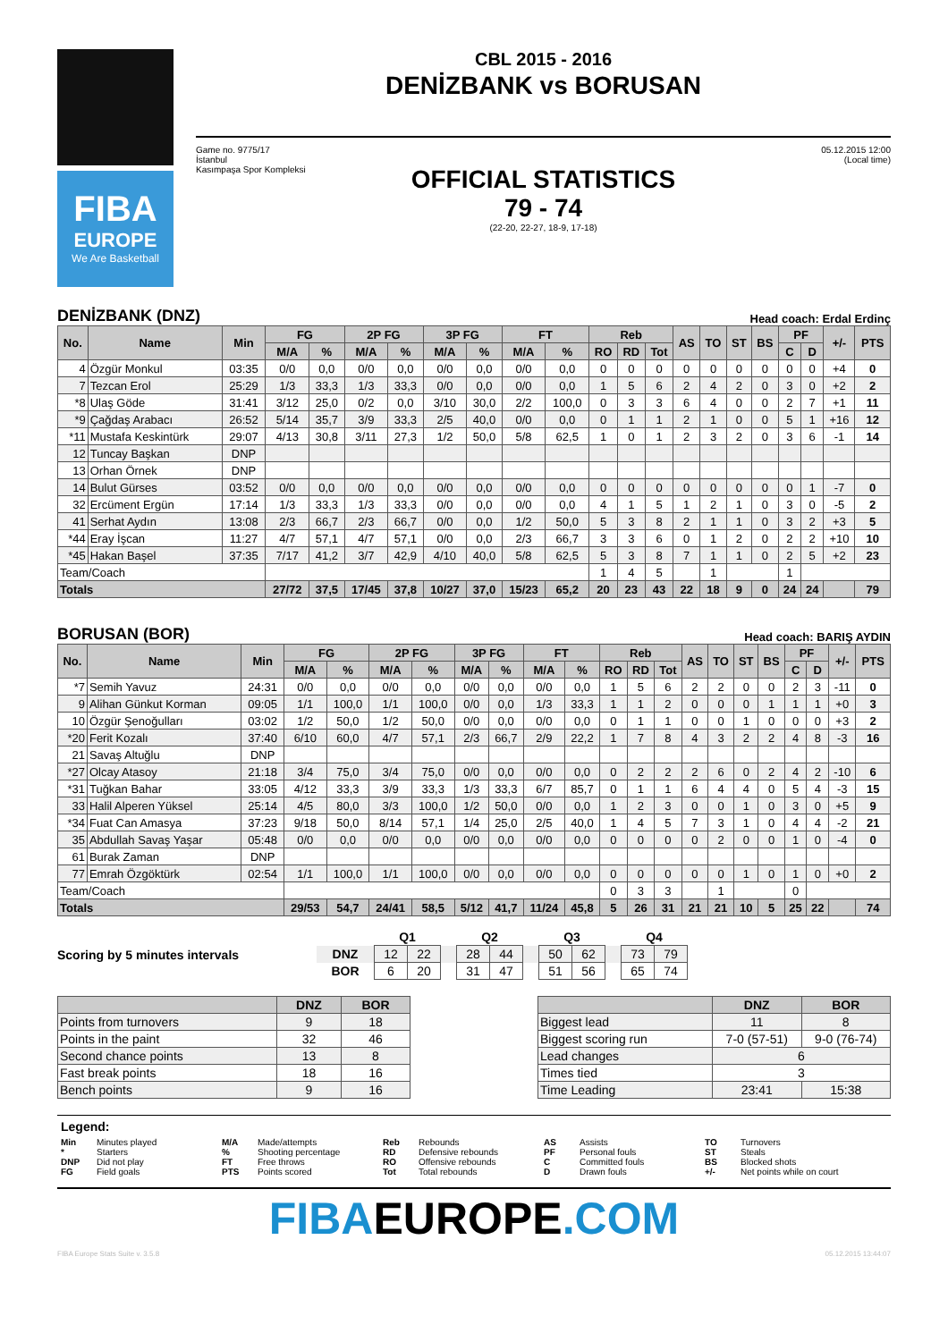FIBA
EUROPE
We Are Basketball
CBL 2015 - 2016
DENİZBANK vs BORUSAN
Game no. 9775/17
İstanbul
Kasımpaşa Spor Kompleksi
05.12.2015 12:00
(Local time)
OFFICIAL STATISTICS
79 - 74
(22-20, 22-27, 18-9, 17-18)
DENİZBANK (DNZ) Head coach: Erdal Erdinç
| No. | Name | Min | FG | | 2P FG | | 3P FG | | FT | | Reb | | | AS | TO | ST | BS | PF | | +/- | PTS |
| --- | --- | --- | --- | --- | --- | --- | --- | --- | --- | --- | --- | --- | --- | --- | --- | --- | --- | --- | --- | --- | --- |
| | | | M/A | % | M/A | % | M/A | % | M/A | % | RO | RD | Tot | | | | | C | D | | |
| 4 | Özgür Monkul | 03:35 | 0/0 | 0,0 | 0/0 | 0,0 | 0/0 | 0,0 | 0/0 | 0,0 | 0 | 0 | 0 | 0 | 0 | 0 | 0 | 0 | 0 | +4 | 0 |
| 7 | Tezcan Erol | 25:29 | 1/3 | 33,3 | 1/3 | 33,3 | 0/0 | 0,0 | 0/0 | 0,0 | 1 | 5 | 6 | 2 | 4 | 2 | 0 | 3 | 0 | +2 | 2 |
| *8 | Ulaş Göde | 31:41 | 3/12 | 25,0 | 0/2 | 0,0 | 3/10 | 30,0 | 2/2 | 100,0 | 0 | 3 | 3 | 6 | 4 | 0 | 0 | 2 | 7 | +1 | 11 |
| *9 | Çağdaş Arabacı | 26:52 | 5/14 | 35,7 | 3/9 | 33,3 | 2/5 | 40,0 | 0/0 | 0,0 | 0 | 1 | 1 | 2 | 1 | 0 | 0 | 5 | 1 | +16 | 12 |
| *11 | Mustafa Keskintürk | 29:07 | 4/13 | 30,8 | 3/11 | 27,3 | 1/2 | 50,0 | 5/8 | 62,5 | 1 | 0 | 1 | 2 | 3 | 2 | 0 | 3 | 6 | -1 | 14 |
| 12 | Tuncay Başkan | DNP | | | | | | | | | | | | | | | | | | | |
| 13 | Orhan Örnek | DNP | | | | | | | | | | | | | | | | | | | |
| 14 | Bulut Gürses | 03:52 | 0/0 | 0,0 | 0/0 | 0,0 | 0/0 | 0,0 | 0/0 | 0,0 | 0 | 0 | 0 | 0 | 0 | 0 | 0 | 0 | 1 | -7 | 0 |
| 32 | Ercüment Ergün | 17:14 | 1/3 | 33,3 | 1/3 | 33,3 | 0/0 | 0,0 | 0/0 | 0,0 | 4 | 1 | 5 | 1 | 2 | 1 | 0 | 3 | 0 | -5 | 2 |
| 41 | Serhat Aydın | 13:08 | 2/3 | 66,7 | 2/3 | 66,7 | 0/0 | 0,0 | 1/2 | 50,0 | 5 | 3 | 8 | 2 | 1 | 1 | 0 | 3 | 2 | +3 | 5 |
| *44 | Eray İşcan | 11:27 | 4/7 | 57,1 | 4/7 | 57,1 | 0/0 | 0,0 | 2/3 | 66,7 | 3 | 3 | 6 | 0 | 1 | 2 | 0 | 2 | 2 | +10 | 10 |
| *45 | Hakan Başel | 37:35 | 7/17 | 41,2 | 3/7 | 42,9 | 4/10 | 40,0 | 5/8 | 62,5 | 5 | 3 | 8 | 7 | 1 | 1 | 0 | 2 | 5 | +2 | 23 |
| Team/Coach | | | | | | | | | | | 1 | 4 | 5 | | 1 | | | 1 | | | |
| Totals | | | 27/72 | 37,5 | 17/45 | 37,8 | 10/27 | 37,0 | 15/23 | 65,2 | 20 | 23 | 43 | 22 | 18 | 9 | 0 | 24 | 24 | | 79 |
BORUSAN (BOR) Head coach: BARIŞ AYDIN
| No. | Name | Min | FG | | 2P FG | | 3P FG | | FT | | Reb | | | AS | TO | ST | BS | PF | | +/- | PTS |
| --- | --- | --- | --- | --- | --- | --- | --- | --- | --- | --- | --- | --- | --- | --- | --- | --- | --- | --- | --- | --- | --- |
| | | | M/A | % | M/A | % | M/A | % | M/A | % | RO | RD | Tot | | | | | C | D | | |
| *7 | Semih Yavuz | 24:31 | 0/0 | 0,0 | 0/0 | 0,0 | 0/0 | 0,0 | 0/0 | 0,0 | 1 | 5 | 6 | 2 | 2 | 0 | 0 | 2 | 3 | -11 | 0 |
| 9 | Alihan Günkut Korman | 09:05 | 1/1 | 100,0 | 1/1 | 100,0 | 0/0 | 0,0 | 1/3 | 33,3 | 1 | 1 | 2 | 0 | 0 | 0 | 1 | 1 | 1 | +0 | 3 |
| 10 | Özgür Şenoğulları | 03:02 | 1/2 | 50,0 | 1/2 | 50,0 | 0/0 | 0,0 | 0/0 | 0,0 | 0 | 1 | 1 | 0 | 0 | 1 | 0 | 0 | 0 | +3 | 2 |
| *20 | Ferit Kozalı | 37:40 | 6/10 | 60,0 | 4/7 | 57,1 | 2/3 | 66,7 | 2/9 | 22,2 | 1 | 7 | 8 | 4 | 3 | 2 | 2 | 4 | 8 | -3 | 16 |
| 21 | Savaş Altuğlu | DNP | | | | | | | | | | | | | | | | | | | |
| *27 | Olcay Atasoy | 21:18 | 3/4 | 75,0 | 3/4 | 75,0 | 0/0 | 0,0 | 0/0 | 0,0 | 0 | 2 | 2 | 2 | 6 | 0 | 2 | 4 | 2 | -10 | 6 |
| *31 | Tuğkan Bahar | 33:05 | 4/12 | 33,3 | 3/9 | 33,3 | 1/3 | 33,3 | 6/7 | 85,7 | 0 | 1 | 1 | 6 | 4 | 4 | 0 | 5 | 4 | -3 | 15 |
| 33 | Halil Alperen Yüksel | 25:14 | 4/5 | 80,0 | 3/3 | 100,0 | 1/2 | 50,0 | 0/0 | 0,0 | 1 | 2 | 3 | 0 | 0 | 1 | 0 | 3 | 0 | +5 | 9 |
| *34 | Fuat Can Amasya | 37:23 | 9/18 | 50,0 | 8/14 | 57,1 | 1/4 | 25,0 | 2/5 | 40,0 | 1 | 4 | 5 | 7 | 3 | 1 | 0 | 4 | 4 | -2 | 21 |
| 35 | Abdullah Savaş Yaşar | 05:48 | 0/0 | 0,0 | 0/0 | 0,0 | 0/0 | 0,0 | 0/0 | 0,0 | 0 | 0 | 0 | 0 | 2 | 0 | 0 | 1 | 0 | -4 | 0 |
| 61 | Burak Zaman | DNP | | | | | | | | | | | | | | | | | | | |
| 77 | Emrah Özgöktürk | 02:54 | 1/1 | 100,0 | 1/1 | 100,0 | 0/0 | 0,0 | 0/0 | 0,0 | 0 | 0 | 0 | 0 | 0 | 1 | 0 | 1 | 0 | +0 | 2 |
| Team/Coach | | | | | | | | | | | 0 | 3 | 3 | | 1 | | | 0 | | | |
| Totals | | | 29/53 | 54,7 | 24/41 | 58,5 | 5/12 | 41,7 | 11/24 | 45,8 | 5 | 26 | 31 | 21 | 21 | 10 | 5 | 25 | 22 | | 74 |
Scoring by 5 minutes intervals
| | Q1 | | | Q2 | | | Q3 | | | Q4 | |
| DNZ | 12 | 22 | | 28 | 44 | | 50 | 62 | | 73 | 79 |
| BOR | 6 | 20 | | 31 | 47 | | 51 | 56 | | 65 | 74 |
| | DNZ | BOR |
| --- | --- | --- |
| Points from turnovers | 9 | 18 |
| Points in the paint | 32 | 46 |
| Second chance points | 13 | 8 |
| Fast break points | 18 | 16 |
| Bench points | 9 | 16 |
| | DNZ | BOR |
| --- | --- | --- |
| Biggest lead | 11 | 8 |
| Biggest scoring run | 7-0 (57-51) | 9-0 (76-74) |
| Lead changes | 6 | |
| Times tied | 3 | |
| Time Leading | 23:41 | 15:38 |
Legend:
Min Minutes played M/A Made/attempts Reb Rebounds AS Assists TO Turnovers * Starters% Shooting percentage RD Defensive rebounds PF Personal fouls ST Steals DNP Did not play FT Free throws RO Offensive rebounds C Committed fouls BS Blocked shots FG Field goals PTS Points scored Tot Total rebounds D Drawn fouls +/- Net points while on court
FIBAEUROPE.COM
FIBA Europe Stats Suite v. 3.5.8 05.12.2015 13:44:07